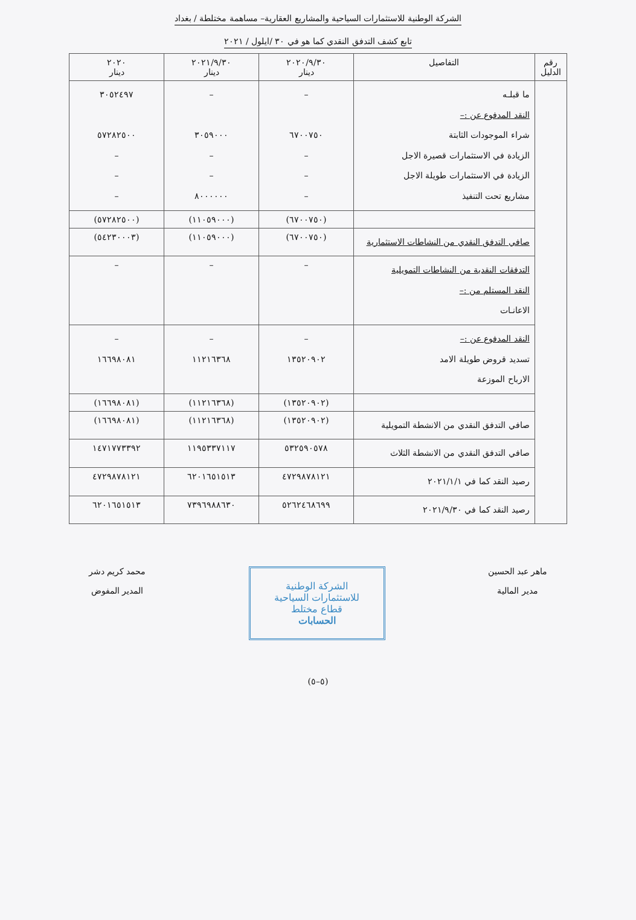الشركة الوطنية للاستثمارات السياحية والمشاريع العقارية– مساهمة مختلطة / بغداد
تابع كشف التدفق النقدي كما هو في ٣٠ /ايلول / ٢٠٢١
| رقم الدليل | التفاصيل | ٢٠٢٠/٩/٣٠ دينار | ٢٠٢١/٩/٣٠ دينار | ٢٠٢٠ دينار |
| --- | --- | --- | --- | --- |
| | ما قبلـه النقد المدفوع عن :– شراء الموجودات الثابتة الزيادة في الاستثمارات قصيرة الاجل الزيادة في الاستثمارات طويلة الاجل مشاريع تحت التنفيذ | – ٦٧٠٠٧٥٠ – – – | – ٣٠٥٩٠٠٠ – – ٨٠٠٠٠٠٠ | ٣٠٥٢٤٩٧ ٥٧٢٨٢٥٠٠ – – – |
| | | (٦٧٠٠٧٥٠) | (١١٠٥٩٠٠٠) | (٥٧٢٨٢٥٠٠) |
| | صافي التدفق النقدي من النشاطات الاستثمارية | (٦٧٠٠٧٥٠) | (١١٠٥٩٠٠٠) | (٥٤٢٣٠٠٠٣) |
| | التدفقات النقدية من النشاطات التمويلية النقد المستلم من :– الاعانـات | – | – | – |
| | النقد المدفوع عن :– تسديد قروض طويلة الامد الارباح الموزعة | – ١٣٥٢٠٩٠٢ | – ١١٢١٦٣٦٨ | – ١٦٦٩٨٠٨١ |
| | | (١٣٥٢٠٩٠٢) | (١١٢١٦٣٦٨) | (١٦٦٩٨٠٨١) |
| | صافي التدفق النقدي من الانشطة التمويلية | (١٣٥٢٠٩٠٢) | (١١٢١٦٣٦٨) | (١٦٦٩٨٠٨١) |
| | صافي التدفق النقدي من الانشطة الثلاث | ٥٣٢٥٩٠٥٧٨ | ١١٩٥٣٣٧١١٧ | ١٤٧١٧٧٣٣٩٢ |
| | رصيد النقد كما في ٢٠٢١/١/١ | ٤٧٢٩٨٧٨١٢١ | ٦٢٠١٦٥١٥١٣ | ٤٧٢٩٨٧٨١٢١ |
| | رصيد النقد كما في ٢٠٢١/٩/٣٠ | ٥٢٦٢٤٦٨٦٩٩ | ٧٣٩٦٩٨٨٦٣٠ | ٦٢٠١٦٥١٥١٣ |
ماهر عبد الحسين
مدير المالية
الشركة الوطنية للاستثمارات السياحية
قطاع مختلط
الحسابات
محمد كريم دشر
المدير المفوض
(٥–٥)